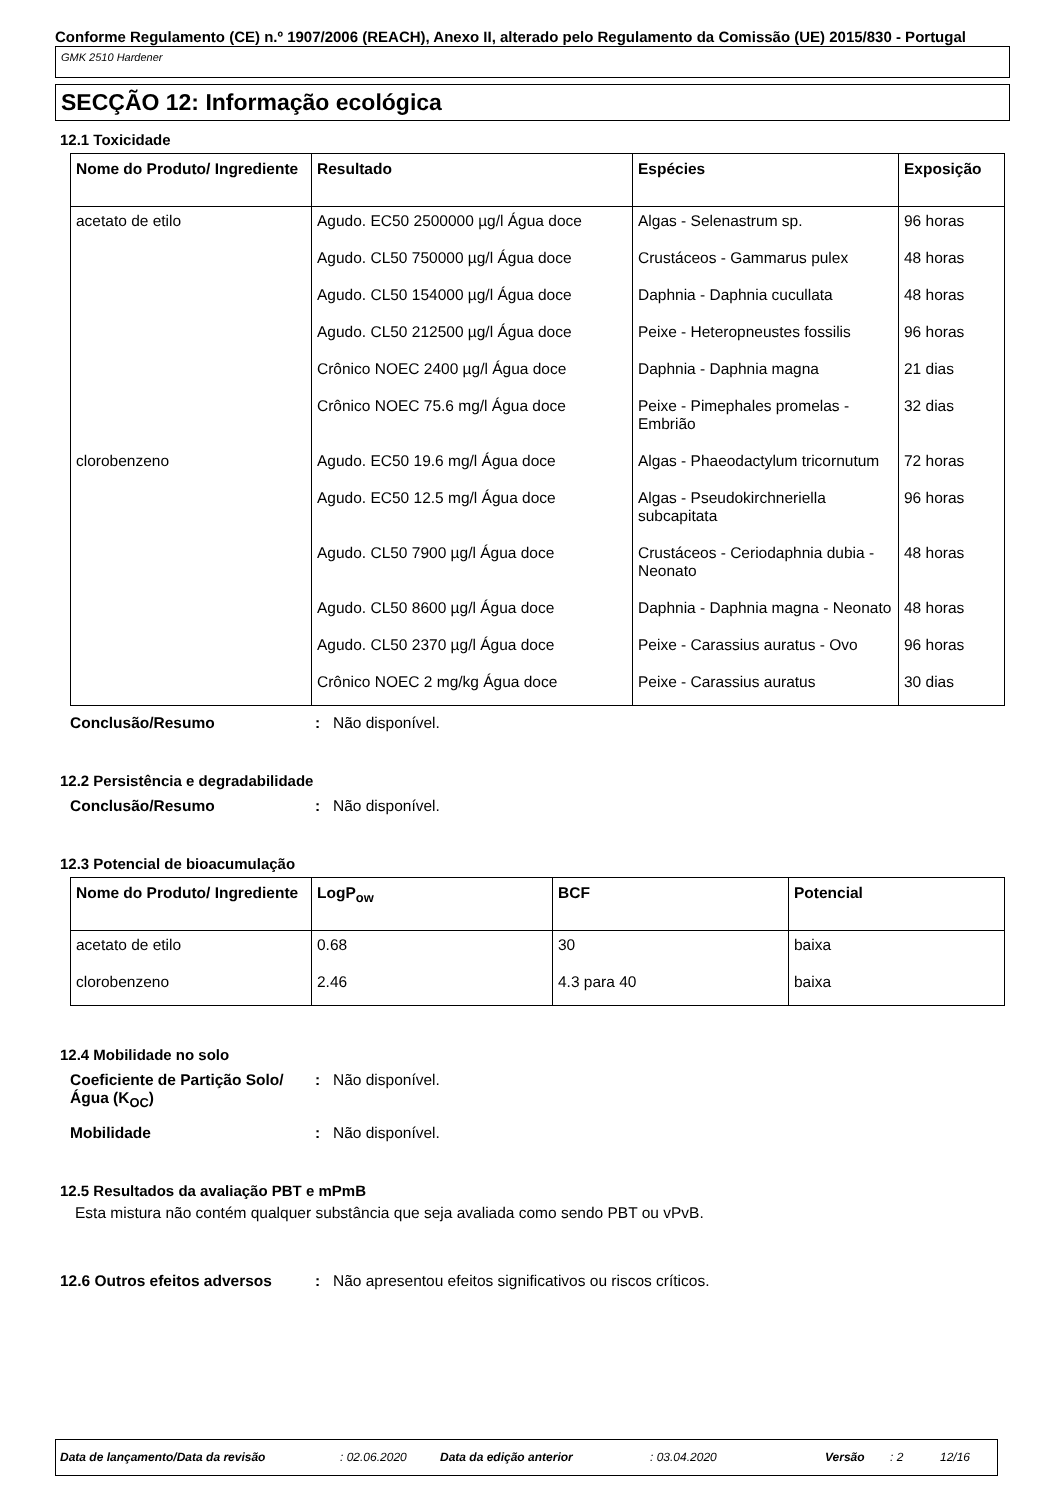Conforme Regulamento (CE) n.º 1907/2006 (REACH), Anexo II, alterado pelo Regulamento da Comissão (UE) 2015/830 - Portugal
GMK 2510 Hardener
SECÇÃO 12: Informação ecológica
12.1 Toxicidade
| Nome do Produto/ Ingrediente | Resultado | Espécies | Exposição |
| --- | --- | --- | --- |
| acetato de etilo | Agudo. EC50 2500000 µg/l Água doce | Algas - Selenastrum sp. | 96 horas |
| | Agudo. CL50 750000 µg/l Água doce | Crustáceos - Gammarus pulex | 48 horas |
| | Agudo. CL50 154000 µg/l Água doce | Daphnia - Daphnia cucullata | 48 horas |
| | Agudo. CL50 212500 µg/l Água doce | Peixe - Heteropneustes fossilis | 96 horas |
| | Crônico NOEC 2400 µg/l Água doce | Daphnia - Daphnia magna | 21 dias |
| | Crônico NOEC 75.6 mg/l Água doce | Peixe - Pimephales promelas - Embrião | 32 dias |
| clorobenzeno | Agudo. EC50 19.6 mg/l Água doce | Algas - Phaeodactylum tricornutum | 72 horas |
| | Agudo. EC50 12.5 mg/l Água doce | Algas - Pseudokirchneriella subcapitata | 96 horas |
| | Agudo. CL50 7900 µg/l Água doce | Crustáceos - Ceriodaphnia dubia - Neonato | 48 horas |
| | Agudo. CL50 8600 µg/l Água doce | Daphnia - Daphnia magna - Neonato | 48 horas |
| | Agudo. CL50 2370 µg/l Água doce | Peixe - Carassius auratus - Ovo | 96 horas |
| | Crônico NOEC 2 mg/kg Água doce | Peixe - Carassius auratus | 30 dias |
Conclusão/Resumo: Não disponível.
12.2 Persistência e degradabilidade
Conclusão/Resumo: Não disponível.
12.3 Potencial de bioacumulação
| Nome do Produto/ Ingrediente | LogP<sub>ow</sub> | BCF | Potencial |
| --- | --- | --- | --- |
| acetato de etilo | 0.68 | 30 | baixa |
| clorobenzeno | 2.46 | 4.3 para 40 | baixa |
12.4 Mobilidade no solo
Coeficiente de Partição Solo/Água (K<sub>OC</sub>): Não disponível.
Mobilidade: Não disponível.
12.5 Resultados da avaliação PBT e mPmB
Esta mistura não contém qualquer substância que seja avaliada como sendo PBT ou vPvB.
12.6 Outros efeitos adversos: Não apresentou efeitos significativos ou riscos críticos.
Data de lançamento/Data da revisão: 02.06.2020 Data da edição anterior: 03.04.2020 Versão: 2 12/16